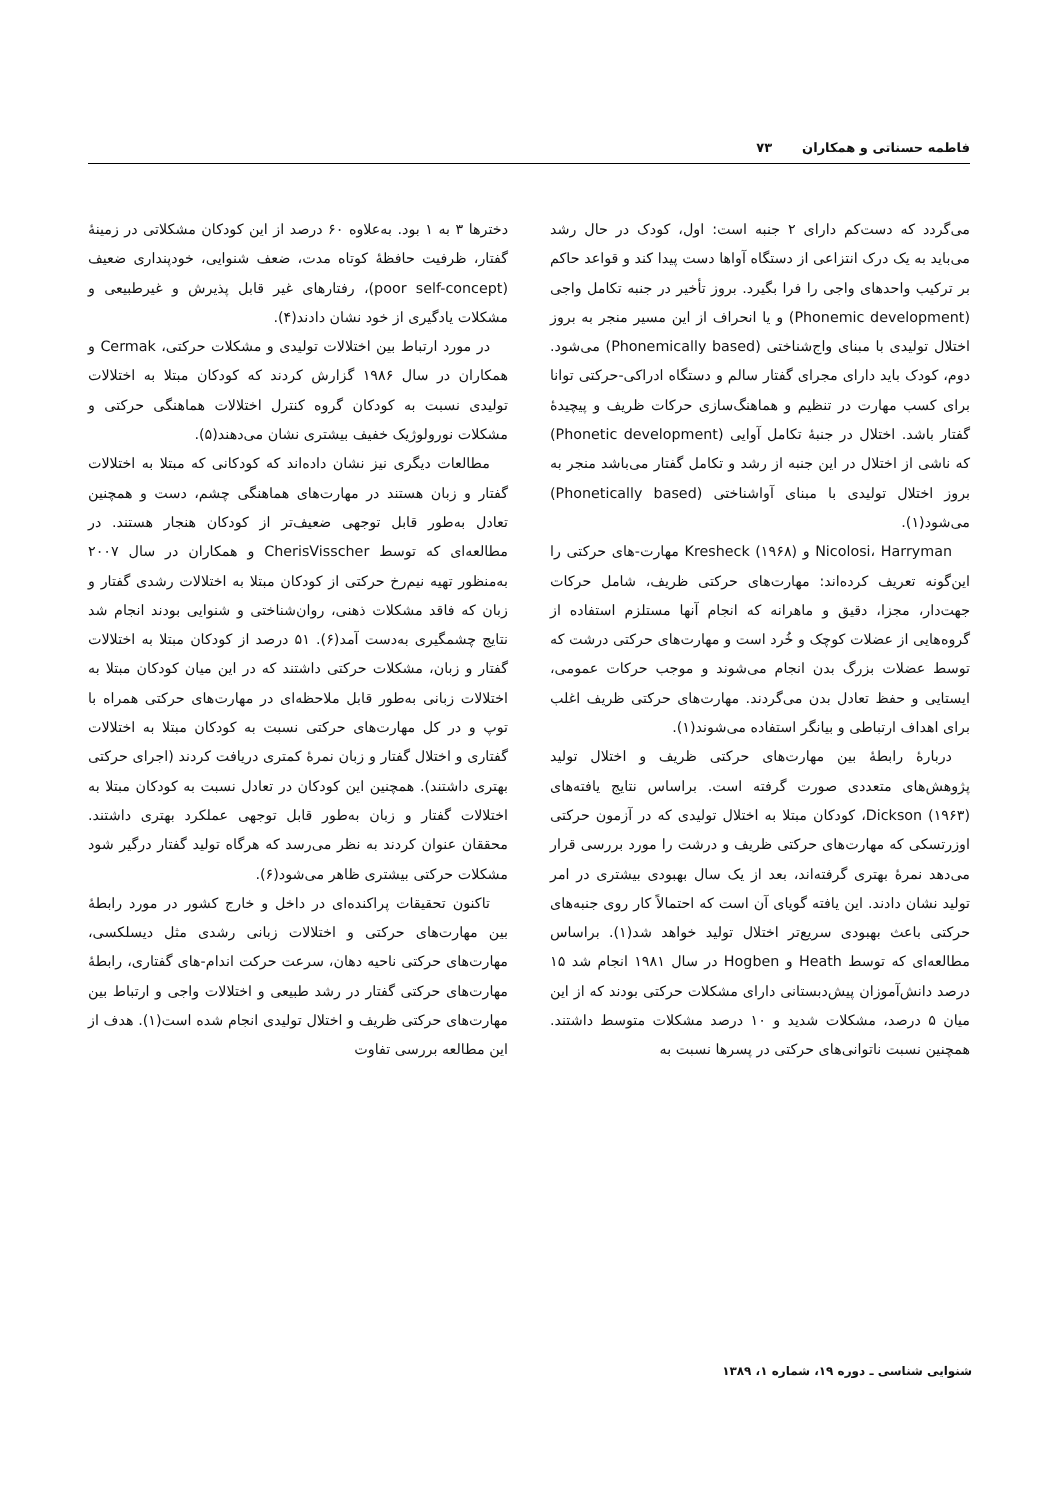فاطمه حسناتی و همکاران ۷۳
می‌گردد که دست‌کم دارای ۲ جنبه است: اول، کودک در حال رشد می‌باید به یک درک انتزاعی از دستگاه آواها دست پیدا کند و قواعد حاکم بر ترکیب واحدهای واجی را فرا بگیرد. بروز تأخیر در جنبه تکامل واجی (Phonemic development) و یا انحراف از این مسیر منجر به بروز اختلال تولیدی با مبنای واج‌شناختی (Phonemically based) می‌شود. دوم، کودک باید دارای مجرای گفتار سالم و دستگاه ادراکی-حرکتی توانا برای کسب مهارت در تنظیم و هماهنگ‌سازی حرکات ظریف و پیچیدهٔ گفتار باشد. اختلال در جنبهٔ تکامل آوایی (Phonetic development) که ناشی از اختلال در این جنبه از رشد و تکامل گفتار می‌باشد منجر به بروز اختلال تولیدی با مبنای آواشناختی (Phonetically based) می‌شود(۱).
Nicolosi، Harryman و Kresheck (۱۹۶۸) مهارت-های حرکتی را این‌گونه تعریف کرده‌اند: مهارت‌های حرکتی ظریف، شامل حرکات جهت‌دار، مجزا، دقیق و ماهرانه که انجام آنها مستلزم استفاده از گروه‌هایی از عضلات کوچک و خُرد است و مهارت‌های حرکتی درشت که توسط عضلات بزرگ بدن انجام می‌شوند و موجب حرکات عمومی، ایستایی و حفظ تعادل بدن می‌گردند. مهارت‌های حرکتی ظریف اغلب برای اهداف ارتباطی و بیانگر استفاده می‌شوند(۱).
دربارهٔ رابطهٔ بین مهارت‌های حرکتی ظریف و اختلال تولید پژوهش‌های متعددی صورت گرفته است. براساس نتایج یافته‌های Dickson (۱۹۶۳)، کودکان مبتلا به اختلال تولیدی که در آزمون حرکتی اوزرتسکی که مهارت‌های حرکتی ظریف و درشت را مورد بررسی قرار می‌دهد نمرهٔ بهتری گرفته‌اند، بعد از یک سال بهبودی بیشتری در امر تولید نشان دادند. این یافته گویای آن است که احتمالاً کار روی جنبه‌های حرکتی باعث بهبودی سریع‌تر اختلال تولید خواهد شد(۱). براساس مطالعه‌ای که توسط Heath و Hogben در سال ۱۹۸۱ انجام شد ۱۵ درصد دانش‌آموزان پیش‌دبستانی دارای مشکلات حرکتی بودند که از این میان ۵ درصد، مشکلات شدید و ۱۰ درصد مشکلات متوسط داشتند. همچنین نسبت ناتوانی‌های حرکتی در پسرها نسبت به
دخترها ۳ به ۱ بود. به‌علاوه ۶۰ درصد از این کودکان مشکلاتی در زمینهٔ گفتار، ظرفیت حافظهٔ کوتاه مدت، ضعف شنوایی، خودپنداری ضعیف (poor self-concept)، رفتارهای غیر قابل پذیرش و غیرطبیعی و مشکلات یادگیری از خود نشان دادند(۴).
در مورد ارتباط بین اختلالات تولیدی و مشکلات حرکتی، Cermak و همکاران در سال ۱۹۸۶ گزارش کردند که کودکان مبتلا به اختلالات تولیدی نسبت به کودکان گروه کنترل اختلالات هماهنگی حرکتی و مشکلات نورولوژیک خفیف بیشتری نشان می‌دهند(۵).
مطالعات دیگری نیز نشان داده‌اند که کودکانی که مبتلا به اختلالات گفتار و زبان هستند در مهارت‌های هماهنگی چشم، دست و همچنین تعادل به‌طور قابل توجهی ضعیف‌تر از کودکان هنجار هستند. در مطالعه‌ای که توسط CherisVisscher و همکاران در سال ۲۰۰۷ به‌منظور تهیه نیم‌رخ حرکتی از کودکان مبتلا به اختلالات رشدی گفتار و زبان که فاقد مشکلات ذهنی، روان‌شناختی و شنوایی بودند انجام شد نتایج چشمگیری به‌دست آمد(۶). ۵۱ درصد از کودکان مبتلا به اختلالات گفتار و زبان، مشکلات حرکتی داشتند که در این میان کودکان مبتلا به اختلالات زبانی به‌طور قابل ملاحظه‌ای در مهارت‌های حرکتی همراه با توپ و در کل مهارت‌های حرکتی نسبت به کودکان مبتلا به اختلالات گفتاری و اختلال گفتار و زبان نمرهٔ کمتری دریافت کردند (اجرای حرکتی بهتری داشتند). همچنین این کودکان در تعادل نسبت به کودکان مبتلا به اختلالات گفتار و زبان به‌طور قابل توجهی عملکرد بهتری داشتند. محققان عنوان کردند به نظر می‌رسد که هرگاه تولید گفتار درگیر شود مشکلات حرکتی بیشتری ظاهر می‌شود(۶).
تاکنون تحقیقات پراکنده‌ای در داخل و خارج کشور در مورد رابطهٔ بین مهارت‌های حرکتی و اختلالات زبانی رشدی مثل دیسلکسی، مهارت‌های حرکتی ناحیه دهان، سرعت حرکت اندام-های گفتاری، رابطهٔ مهارت‌های حرکتی گفتار در رشد طبیعی و اختلالات واجی و ارتباط بین مهارت‌های حرکتی ظریف و اختلال تولیدی انجام شده است(۱). هدف از این مطالعه بررسی تفاوت
شنوایی شناسی ـ دوره ۱۹، شماره ۱، ۱۳۸۹